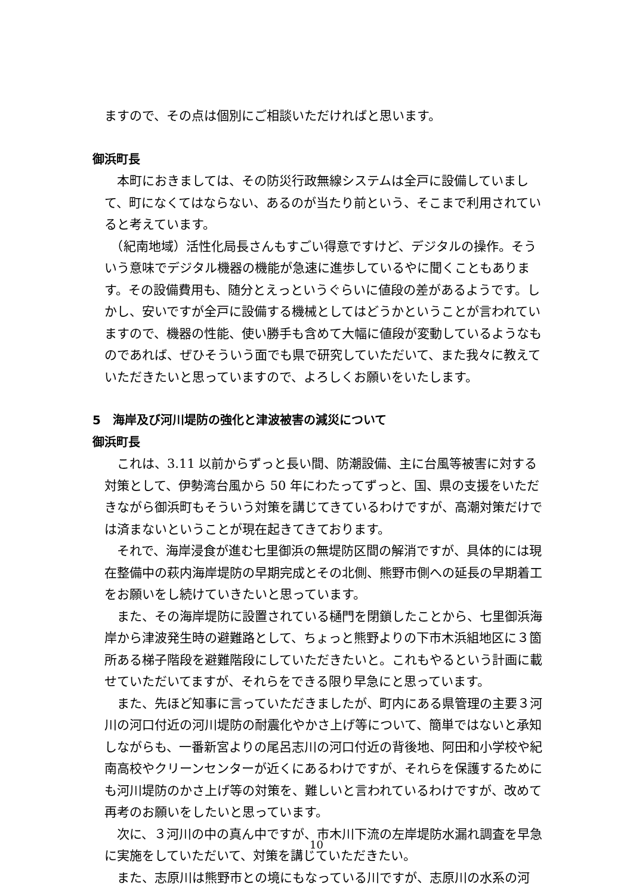ますので、その点は個別にご相談いただければと思います。
御浜町長
　本町におきましては、その防災行政無線システムは全戸に設備していまして、町になくてはならない、あるのが当たり前という、そこまで利用されていると考えています。
　（紀南地域）活性化局長さんもすごい得意ですけど、デジタルの操作。そういう意味でデジタル機器の機能が急速に進歩しているやに聞くこともあります。その設備費用も、随分とえっというぐらいに値段の差があるようです。しかし、安いですが全戸に設備する機械としてはどうかということが言われていますので、機器の性能、使い勝手も含めて大幅に値段が変動しているようなものであれば、ぜひそういう面でも県で研究していただいて、また我々に教えていただきたいと思っていますので、よろしくお願いをいたします。
5　海岸及び河川堤防の強化と津波被害の減災について
御浜町長
　これは、3.11 以前からずっと長い間、防潮設備、主に台風等被害に対する対策として、伊勢湾台風から 50 年にわたってずっと、国、県の支援をいただきながら御浜町もそういう対策を講じてきているわけですが、高潮対策だけでは済まないということが現在起きてきております。
　それで、海岸浸食が進む七里御浜の無堤防区間の解消ですが、具体的には現在整備中の萩内海岸堤防の早期完成とその北側、熊野市側への延長の早期着工をお願いをし続けていきたいと思っています。
　また、その海岸堤防に設置されている樋門を閉鎖したことから、七里御浜海岸から津波発生時の避難路として、ちょっと熊野よりの下市木浜組地区に３箇所ある梯子階段を避難階段にしていただきたいと。これもやるという計画に載せていただいてますが、それらをできる限り早急にと思っています。
　また、先ほど知事に言っていただきましたが、町内にある県管理の主要３河川の河口付近の河川堤防の耐震化やかさ上げ等について、簡単ではないと承知しながらも、一番新宮よりの尾呂志川の河口付近の背後地、阿田和小学校や紀南高校やクリーンセンターが近くにあるわけですが、それらを保護するためにも河川堤防のかさ上げ等の対策を、難しいと言われているわけですが、改めて再考のお願いをしたいと思っています。
　次に、３河川の中の真ん中ですが、市木川下流の左岸堤防水漏れ調査を早急に実施をしていただいて、対策を講じていただきたい。
　また、志原川は熊野市との境にもなっている川ですが、志原川の水系の河
10